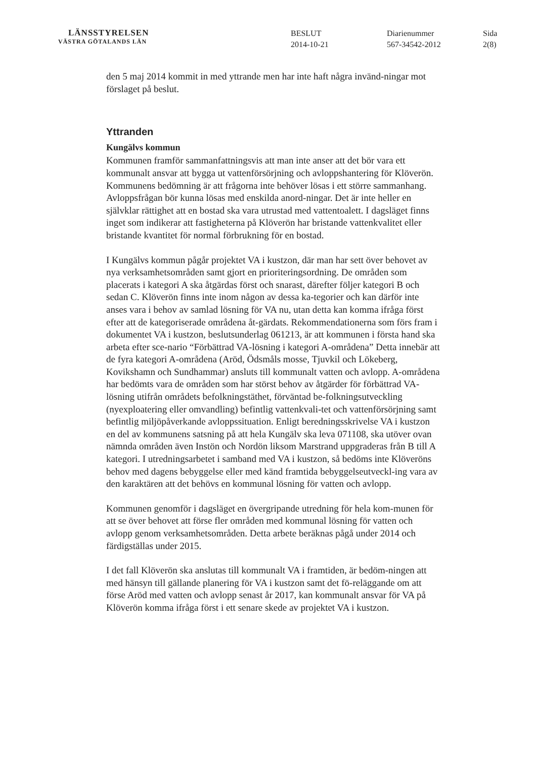LÄNSSTYRELSEN
VÄSTRA GÖTALANDS LÄN
BESLUT
2014-10-21
Diarienummer
567-34542-2012
Sida
2(8)
den 5 maj 2014 kommit in med yttrande men har inte haft några invänd-ningar mot förslaget på beslut.
Yttranden
Kungälvs kommun
Kommunen framför sammanfattningsvis att man inte anser att det bör vara ett kommunalt ansvar att bygga ut vattenförsörjning och avloppshantering för Klöverön. Kommunens bedömning är att frågorna inte behöver lösas i ett större sammanhang. Avloppsfrågan bör kunna lösas med enskilda anord-ningar. Det är inte heller en självklar rättighet att en bostad ska vara utrustad med vattentoalett. I dagsläget finns inget som indikerar att fastigheterna på Klöverön har bristande vattenkvalitet eller bristande kvantitet för normal förbrukning för en bostad.
I Kungälvs kommun pågår projektet VA i kustzon, där man har sett över behovet av nya verksamhetsområden samt gjort en prioriteringsordning. De områden som placerats i kategori A ska åtgärdas först och snarast, därefter följer kategori B och sedan C. Klöverön finns inte inom någon av dessa ka-tegorier och kan därför inte anses vara i behov av samlad lösning för VA nu, utan detta kan komma ifråga först efter att de kategoriserade områdena åt-gärdats. Rekommendationerna som förs fram i dokumentet VA i kustzon, beslutsunderlag 061213, är att kommunen i första hand ska arbeta efter sce-nario “Förbättrad VA-lösning i kategori A-områdena” Detta innebär att de fyra kategori A-områdena (Aröd, Ödsmåls mosse, Tjuvkil och Lökeberg, Kovikshamn och Sundhammar) ansluts till kommunalt vatten och avlopp. A-områdena har bedömts vara de områden som har störst behov av åtgärder för förbättrad VA-lösning utifrån områdets befolkningstäthet, förväntad be-folkningsutveckling (nyexploatering eller omvandling) befintlig vattenkvali-tet och vattenförsörjning samt befintlig miljöpåverkande avloppssituation. Enligt beredningsskrivelse VA i kustzon en del av kommunens satsning på att hela Kungälv ska leva 071108, ska utöver ovan nämnda områden även Instön och Nordön liksom Marstrand uppgraderas från B till A kategori. I utredningsarbetet i samband med VA i kustzon, så bedöms inte Klöveröns behov med dagens bebyggelse eller med känd framtida bebyggelseutveckl-ing vara av den karaktären att det behövs en kommunal lösning för vatten och avlopp.
Kommunen genomför i dagsläget en övergripande utredning för hela kom-munen för att se över behovet att förse fler områden med kommunal lösning för vatten och avlopp genom verksamhetsområden. Detta arbete beräknas pågå under 2014 och färdigställas under 2015.
I det fall Klöverön ska anslutas till kommunalt VA i framtiden, är bedöm-ningen att med hänsyn till gällande planering för VA i kustzon samt det fö-reläggande om att förse Aröd med vatten och avlopp senast år 2017, kan kommunalt ansvar för VA på Klöverön komma ifråga först i ett senare skede av projektet VA i kustzon.